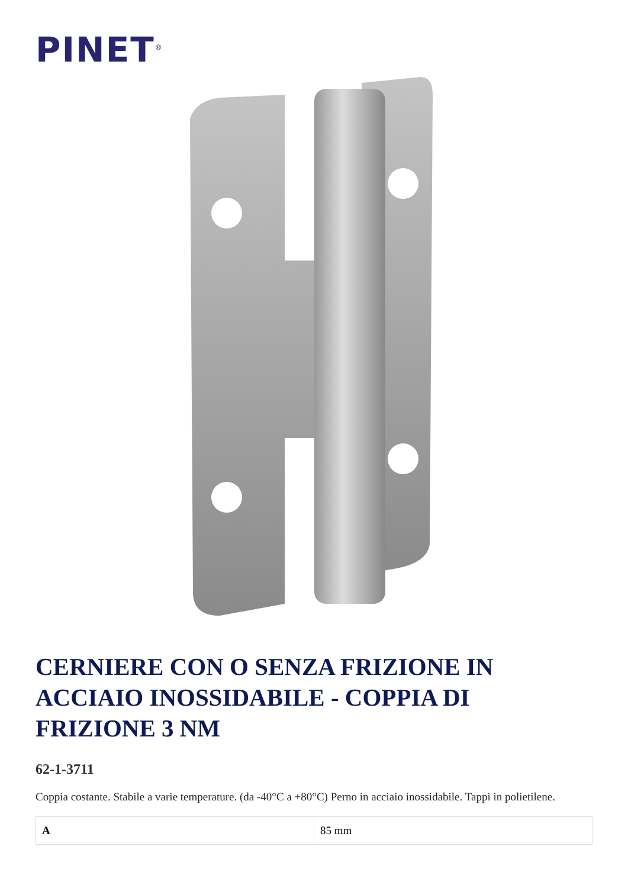PINET<sup>®</sup>
CERNIERE CON O SENZA FRIZIONE IN ACCIAIO INOSSIDABILE - COPPIA DI FRIZIONE 3 NM
62-1-3711
Coppia costante. Stabile a varie temperature. (da -40°C a +80°C) Perno in acciaio inossidabile. Tappi in polietilene.
| A | 85 mm |